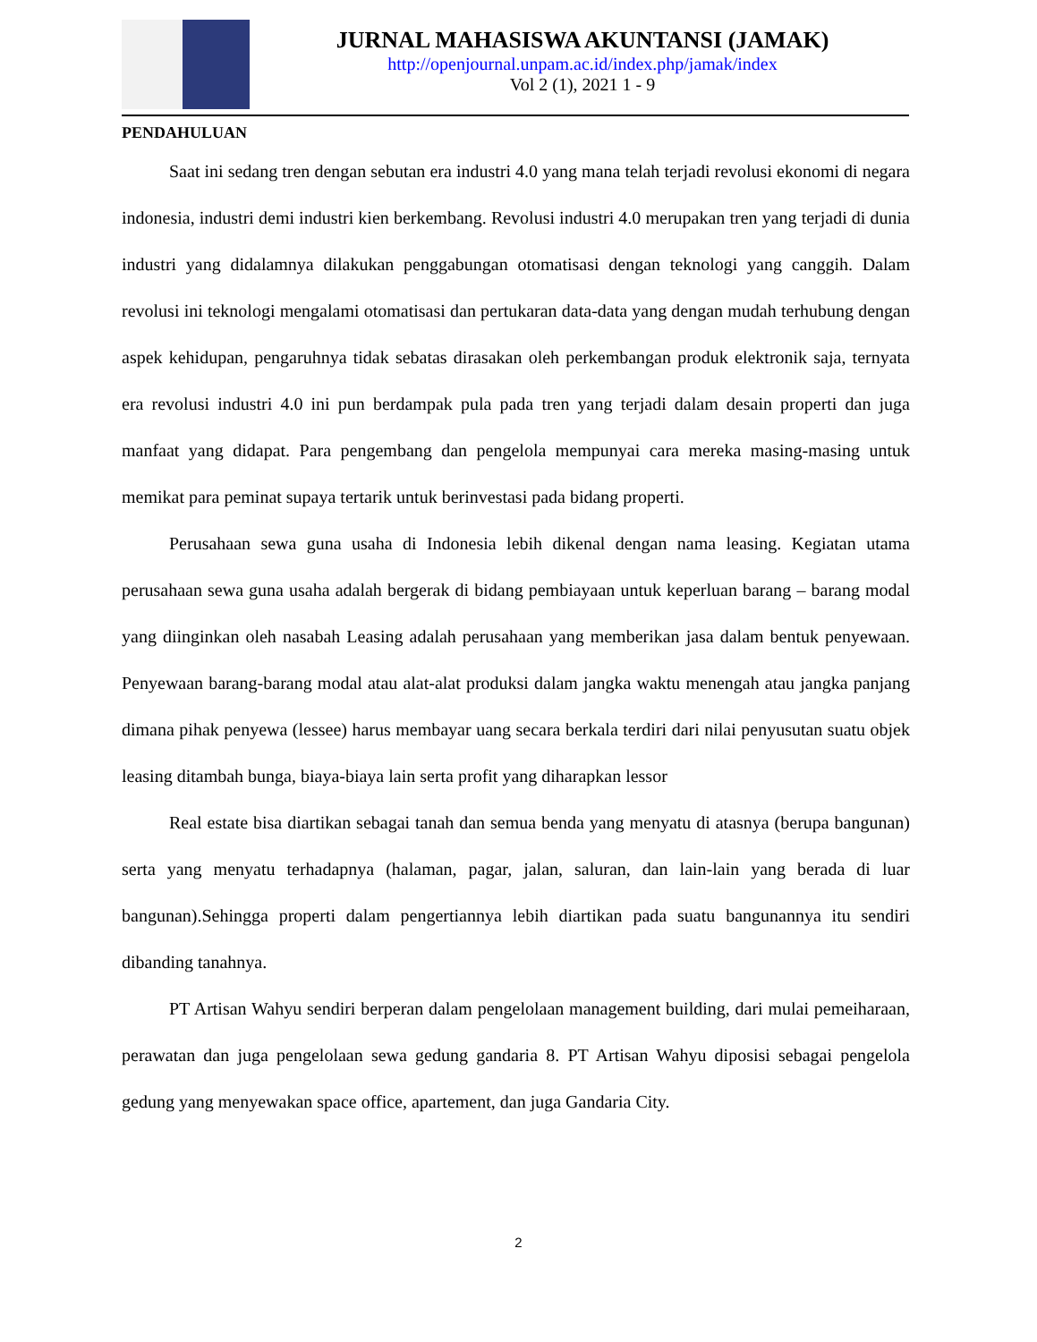JURNAL MAHASISWA AKUNTANSI (JAMAK)
http://openjournal.unpam.ac.id/index.php/jamak/index
Vol 2 (1), 2021 1 - 9
PENDAHULUAN
Saat ini sedang tren dengan sebutan era industri 4.0 yang mana telah terjadi revolusi ekonomi di negara indonesia, industri demi industri kien berkembang. Revolusi industri 4.0 merupakan tren yang terjadi di dunia industri yang didalamnya dilakukan penggabungan otomatisasi dengan teknologi yang canggih. Dalam revolusi ini teknologi mengalami otomatisasi dan pertukaran data-data yang dengan mudah terhubung dengan aspek kehidupan, pengaruhnya tidak sebatas dirasakan oleh perkembangan produk elektronik saja, ternyata era revolusi industri 4.0 ini pun berdampak pula pada tren yang terjadi dalam desain properti dan juga manfaat yang didapat. Para pengembang dan pengelola mempunyai cara mereka masing-masing untuk memikat para peminat supaya tertarik untuk berinvestasi pada bidang properti.
Perusahaan sewa guna usaha di Indonesia lebih dikenal dengan nama leasing. Kegiatan utama perusahaan sewa guna usaha adalah bergerak di bidang pembiayaan untuk keperluan barang – barang modal yang diinginkan oleh nasabah Leasing adalah perusahaan yang memberikan jasa dalam bentuk penyewaan. Penyewaan barang-barang modal atau alat-alat produksi dalam jangka waktu menengah atau jangka panjang dimana pihak penyewa (lessee) harus membayar uang secara berkala terdiri dari nilai penyusutan suatu objek leasing ditambah bunga, biaya-biaya lain serta profit yang diharapkan lessor
Real estate bisa diartikan sebagai tanah dan semua benda yang menyatu di atasnya (berupa bangunan) serta yang menyatu terhadapnya (halaman, pagar, jalan, saluran, dan lain-lain yang berada di luar bangunan).Sehingga properti dalam pengertiannya lebih diartikan pada suatu bangunannya itu sendiri dibanding tanahnya.
PT Artisan Wahyu sendiri berperan dalam pengelolaan management building, dari mulai pemeiharaan, perawatan dan juga pengelolaan sewa gedung gandaria 8. PT Artisan Wahyu diposisi sebagai pengelola gedung yang menyewakan space office, apartement, dan juga Gandaria City.
2